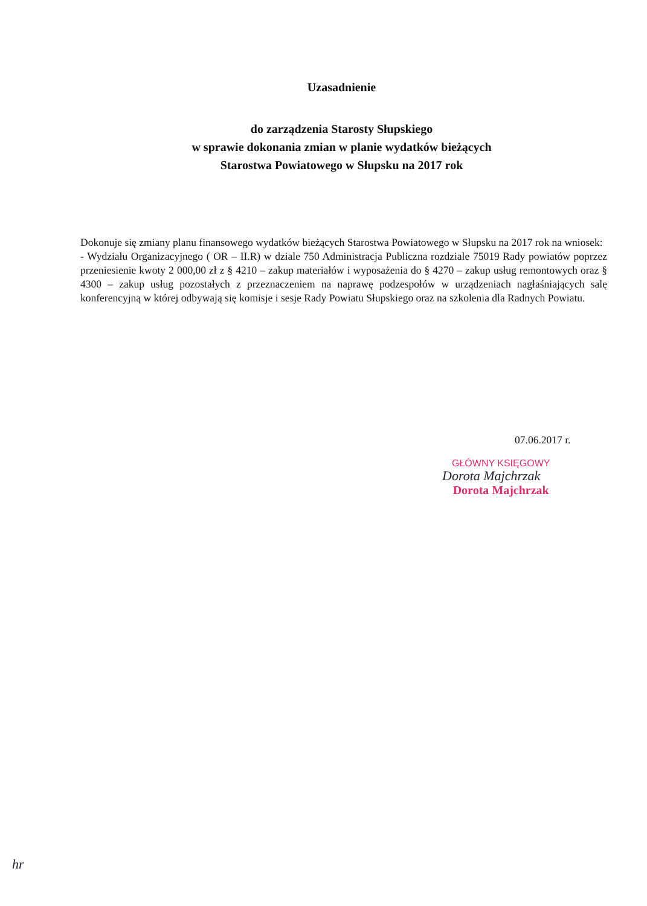Uzasadnienie
do zarządzenia Starosty Słupskiego
w sprawie dokonania zmian w planie wydatków bieżących
Starostwa Powiatowego w Słupsku na 2017 rok
Dokonuje się zmiany planu finansowego wydatków bieżących Starostwa Powiatowego w Słupsku na 2017 rok na wniosek:
- Wydziału Organizacyjnego ( OR – II.R) w dziale 750 Administracja Publiczna rozdziale 75019 Rady powiatów poprzez przeniesienie kwoty 2 000,00 zł z § 4210 – zakup materiałów i wyposażenia do § 4270 – zakup usług remontowych oraz § 4300 – zakup usług pozostałych z przeznaczeniem na naprawę podzespołów w urządzeniach nagłaśniających salę konferencyjną w której odbywają się komisje i sesje Rady Powiatu Słupskiego oraz na szkolenia dla Radnych Powiatu.
07.06.2017 r.
GŁÓWNY KSIĘGOWY
Dorota Majchrzak
Dorota Majchrzak
hr